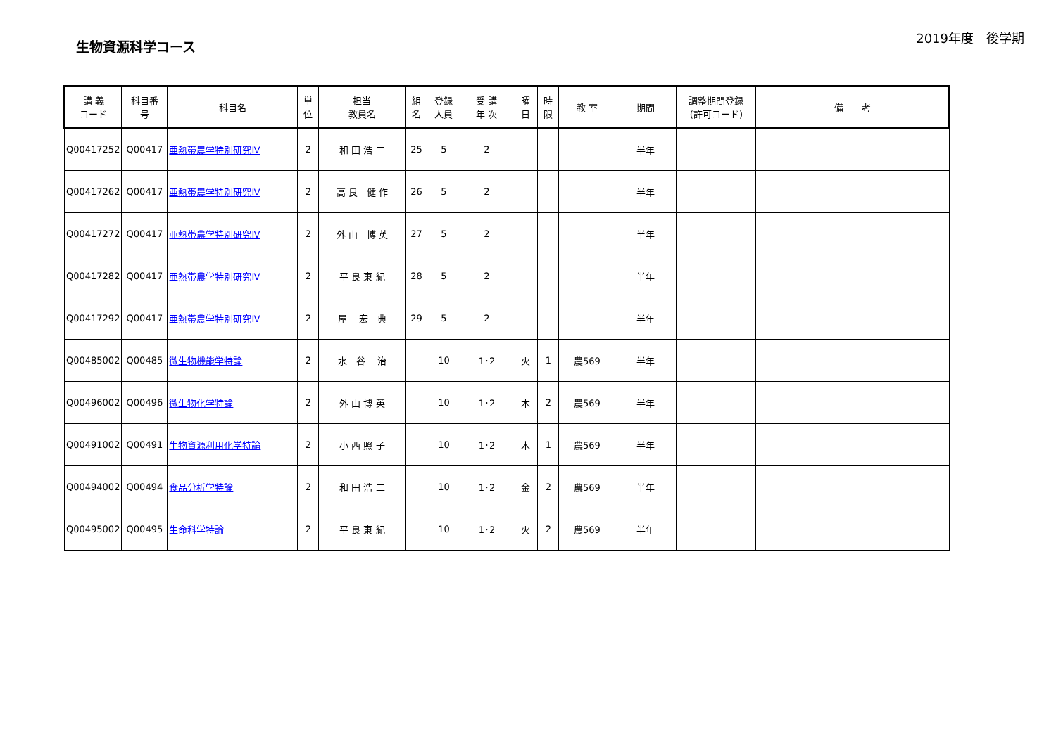生物資源科学コース
2019年度　後学期
| 講 義 コード | 科目番 号 | 科目名 | 単 位 | 担当 教員名 | 組 名 | 登録 人員 | 受 講 年 次 | 曜 日 | 時 限 | 教 室 | 期間 | 調整期間登録 (許可コード) | 備 考 |
| --- | --- | --- | --- | --- | --- | --- | --- | --- | --- | --- | --- | --- | --- |
| Q00417252 | Q00417 | 亜熱帯農学特別研究Ⅳ | 2 | 和 田 浩 二 | 25 | 5 | 2 | | | | 半年 | | |
| Q00417262 | Q00417 | 亜熱帯農学特別研究Ⅳ | 2 | 高 良 健 作 | 26 | 5 | 2 | | | | 半年 | | |
| Q00417272 | Q00417 | 亜熱帯農学特別研究Ⅳ | 2 | 外 山 博 英 | 27 | 5 | 2 | | | | 半年 | | |
| Q00417282 | Q00417 | 亜熱帯農学特別研究Ⅳ | 2 | 平 良 東 紀 | 28 | 5 | 2 | | | | 半年 | | |
| Q00417292 | Q00417 | 亜熱帯農学特別研究Ⅳ | 2 | 屋 宏 典 | 29 | 5 | 2 | | | | 半年 | | |
| Q00485002 | Q00485 | 微生物機能学特論 | 2 | 水 谷 治 | | 10 | 1･2 | 火 | 1 | 農569 | 半年 | | |
| Q00496002 | Q00496 | 微生物化学特論 | 2 | 外 山 博 英 | | 10 | 1･2 | 木 | 2 | 農569 | 半年 | | |
| Q00491002 | Q00491 | 生物資源利用化学特論 | 2 | 小 西 照 子 | | 10 | 1･2 | 木 | 1 | 農569 | 半年 | | |
| Q00494002 | Q00494 | 食品分析学特論 | 2 | 和 田 浩 二 | | 10 | 1･2 | 金 | 2 | 農569 | 半年 | | |
| Q00495002 | Q00495 | 生命科学特論 | 2 | 平 良 東 紀 | | 10 | 1･2 | 火 | 2 | 農569 | 半年 | | |